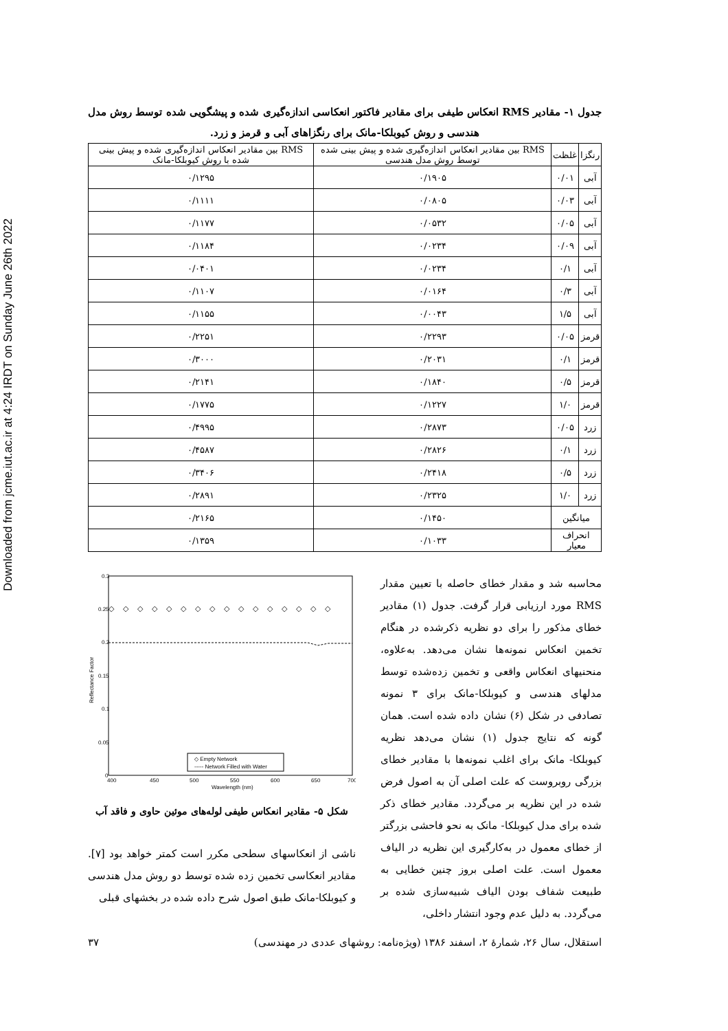Downloaded from jcme.iut.ac.ir at 4:24 IRDT on Sunday June 26th 2022
جدول ۱- مقادیر RMS انعکاس طیفی برای مقادیر فاکتور انعکاسی اندازه‌گیری شده و پیشگویی شده توسط روش مدل هندسی و روش کیوبلکا-مانک برای رنگزاهای آبی و قرمز و زرد.
| رنگزا | غلظت | RMS بین مقادیر انعکاس اندازه‌گیری شده و پیش بینی شده توسط روش مدل هندسی | RMS بین مقادیر انعکاس اندازه‌گیری شده و پیش بینی شده با روش کیوبلکا-مانک |
| --- | --- | --- | --- |
| آبی | ۰/۰۱ | ۰/۱۹۰۵ | ۰/۱۲۹۵ |
| آبی | ۰/۰۳ | ۰/۰۸۰۵ | ۰/۱۱۱۱ |
| آبی | ۰/۰۵ | ۰/۰۵۳۲ | ۰/۱۱۷۷ |
| آبی | ۰/۰۹ | ۰/۰۲۳۴ | ۰/۱۱۸۴ |
| آبی | ۰/۱ | ۰/۰۲۳۴ | ۰/۰۴۰۱ |
| آبی | ۰/۳ | ۰/۰۱۶۴ | ۰/۱۱۰۷ |
| آبی | ۱/۵ | ۰/۰۰۴۳ | ۰/۱۱۵۵ |
| قرمز | ۰/۰۵ | ۰/۲۲۹۳ | ۰/۲۲۵۱ |
| قرمز | ۰/۱ | ۰/۲۰۳۱ | ۰/۳۰۰۰ |
| قرمز | ۰/۵ | ۰/۱۸۴۰ | ۰/۲۱۴۱ |
| قرمز | ۱/۰ | ۰/۱۲۲۷ | ۰/۱۷۷۵ |
| زرد | ۰/۰۵ | ۰/۲۸۷۳ | ۰/۴۹۹۵ |
| زرد | ۰/۱ | ۰/۲۸۲۶ | ۰/۴۵۸۷ |
| زرد | ۰/۵ | ۰/۲۴۱۸ | ۰/۳۴۰۶ |
| زرد | ۱/۰ | ۰/۲۳۲۵ | ۰/۲۸۹۱ |
| میانگین | | ۰/۱۴۵۰ | ۰/۲۱۶۵ |
| انحراف معیار | | ۰/۱۰۳۳ | ۰/۱۳۵۹ |
محاسبه شد و مقدار خطای حاصله با تعیین مقدار RMS مورد ارزیابی قرار گرفت. جدول (۱) مقادیر خطای مذکور را برای دو نظریه ذکرشده در هنگام تخمین انعکاس نمونه‌ها نشان می‌دهد. به‌علاوه، منحنیهای انعکاس واقعی و تخمین زده‌شده توسط مدلهای هندسی و کیوبلکا-مانک برای ۳ نمونه تصادفی در شکل (۶) نشان داده شده است. همان گونه که نتایج جدول (۱) نشان می‌دهد نظریه کیوبلکا- مانک برای اغلب نمونه‌ها با مقادیر خطای بزرگی روبروست که علت اصلی آن به اصول فرض شده در این نظریه بر می‌گردد. مقادیر خطای ذکر شده برای مدل کیوبلکا- مانک به نحو فاحشی بزرگتر از خطای معمول در به‌کارگیری این نظریه در الیاف معمول است. علت اصلی بروز چنین خطایی به طبیعت شفاف بودن الیاف شبیه‌سازی شده بر می‌گردد. به دلیل عدم وجود انتشار داخلی،
0.3
0.25
0.2
0.15
0.1
0.05
0
400
450
500
550
600
650
700
Wavelength (nm)
Reflectance Factor
◇◇◇◇◇◇◇◇◇◇◇◇◇◇◇◇
◇ Empty Network
----- Network Filled with Water
شکل ۵- مقادیر انعکاس طیفی لوله‌های موئین حاوی و فاقد آب
ناشی از انعکاسهای سطحی مکرر است کمتر خواهد بود [۷]. مقادیر انعکاسی تخمین زده شده توسط دو روش مدل هندسی و کیوبلکا-مانک طبق اصول شرح داده شده در بخشهای قبلی
استقلال، سال ۲۶، شمارهٔ ۲، اسفند ۱۳۸۶ (ویژه‌نامه: روشهای عددی در مهندسی) ۳۷